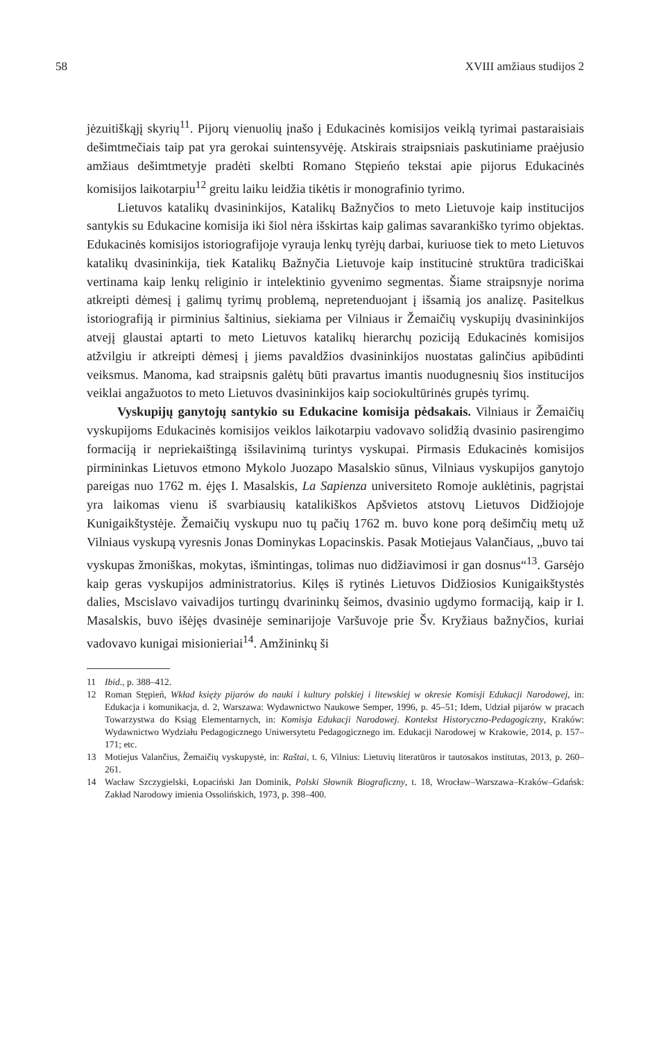58 XVIII amžiaus studijos 2
jėzuitiškąjį skyrių<sup>11</sup>. Pijorų vienuolių įnašo į Edukacinės komisijos veiklą tyrimai pastaraisiais dešimtmečiais taip pat yra gerokai suintensyvėję. Atskirais straipsniais paskutiniame praėjusio amžiaus dešimtmetyje pradėti skelbti Romano Stępieńo tekstai apie pijorus Edukacinės komisijos laikotarpiu<sup>12</sup> greitu laiku leidžia tikėtis ir monografinio tyrimo.
Lietuvos katalikų dvasininkijos, Katalikų Bažnyčios to meto Lietuvoje kaip institucijos santykis su Edukacine komisija iki šiol nėra išskirtas kaip galimas savarankiško tyrimo objektas. Edukacinės komisijos istoriografijoje vyrauja lenkų tyrėjų darbai, kuriuose tiek to meto Lietuvos katalikų dvasininkija, tiek Katalikų Bažnyčia Lietuvoje kaip institucinė struktūra tradiciškai vertinama kaip lenkų religinio ir intelektinio gyvenimo segmentas. Šiame straipsnyje norima atkreipti dėmesį į galimų tyrimų problemą, nepretenduojant į išsamią jos analizę. Pasitelkus istoriografiją ir pirminius šaltinius, siekiama per Vilniaus ir Žemaičių vyskupijų dvasininkijos atvejį glaustai aptarti to meto Lietuvos katalikų hierarchų poziciją Edukacinės komisijos atžvilgiu ir atkreipti dėmesį į jiems pavaldžios dvasininkijos nuostatas galinčius apibūdinti veiksmus. Manoma, kad straipsnis galėtų būti pravartus imantis nuodugnesnių šios institucijos veiklai angažuotos to meto Lietuvos dvasininkijos kaip sociokultūrinės grupės tyrimų.
Vyskupijų ganytojų santykio su Edukacine komisija pėdsakais. Vilniaus ir Žemaičių vyskupijoms Edukacinės komisijos veiklos laikotarpiu vadovavo solidžią dvasinio pasirengimo formaciją ir nepriekaištingą išsilavinimą turintys vyskupai. Pirmasis Edukacinės komisijos pirmininkas Lietuvos etmono Mykolo Juozapo Masalskio sūnus, Vilniaus vyskupijos ganytojo pareigas nuo 1762 m. ėjęs I. Masalskis, La Sapienza universiteto Romoje auklėtinis, pagrįstai yra laikomas vienu iš svarbiausių katalikiškos Apšvietos atstovų Lietuvos Didžiojoje Kunigaikštystėje. Žemaičių vyskupu nuo tų pačių 1762 m. buvo kone porą dešimčių metų už Vilniaus vyskupą vyresnis Jonas Dominykas Lopacinskis. Pasak Motiejaus Valančiaus, „buvo tai vyskupas žmoniškas, mokytas, išmintingas, tolimas nuo didžiavimosi ir gan dosnus“<sup>13</sup>. Garsėjo kaip geras vyskupijos administratorius. Kilęs iš rytinės Lietuvos Didžiosios Kunigaikštystės dalies, Mscislavo vaivadijos turtingų dvarininkų šeimos, dvasinio ugdymo formaciją, kaip ir I. Masalskis, buvo išėjęs dvasinėje seminarijoje Varšuvoje prie Šv. Kryžiaus bažnyčios, kuriai vadovavo kunigai misionieriai<sup>14</sup>. Amžininkų ši
11 Ibid., p. 388–412.
12 Roman Stępień, Wkład księży pijarów do nauki i kultury polskiej i litewskiej w okresie Komisji Edukacji Narodowej, in: Edukacja i komunikacja, d. 2, Warszawa: Wydawnictwo Naukowe Semper, 1996, p. 45–51; Idem, Udział pijarów w pracach Towarzystwa do Ksiąg Elementarnych, in: Komisja Edukacji Narodowej. Kontekst Historyczno-Pedagogiczny, Kraków: Wydawnictwo Wydziału Pedagogicznego Uniwersytetu Pedagogicznego im. Edukacji Narodowej w Krakowie, 2014, p. 157–171; etc.
13 Motiejus Valančius, Žemaičių vyskupystė, in: Raštai, t. 6, Vilnius: Lietuvių literatūros ir tautosakos institutas, 2013, p. 260–261.
14 Wacław Szczygielski, Łopaciński Jan Dominik, Polski Słownik Biograficzny, t. 18, Wrocław–Warszawa–Kraków–Gdańsk: Zakład Narodowy imienia Ossolińskich, 1973, p. 398–400.